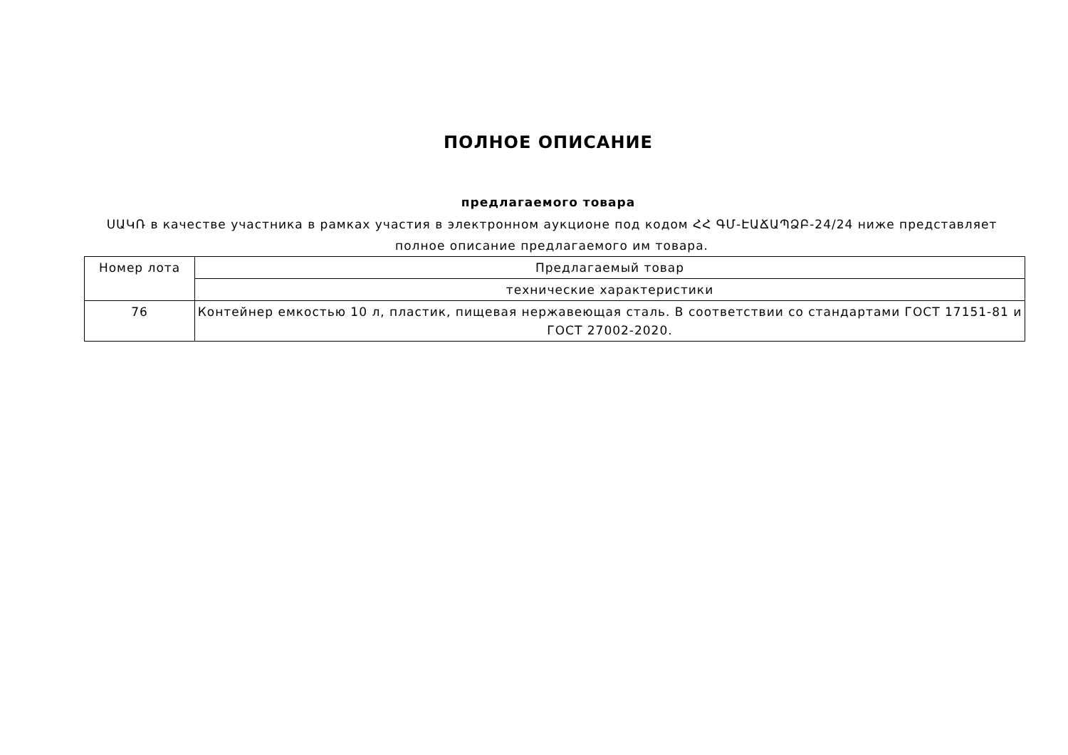ПОЛНОЕ ОПИСАНИЕ
предлагаемого товара
ՍԱԿՌ в качестве участника в рамках участия в электронном аукционе под кодом ՀՀ ԳՄ-ԷԱՃԱՊՁԲ-24/24 ниже представляет полное описание предлагаемого им товара.
| Номер лота | Предлагаемый товар |
| --- | --- |
| | технические характеристики |
| 76 | Контейнер емкостью 10 л, пластик, пищевая нержавеющая сталь. В соответствии со стандартами ГОСТ 17151-81 и ГОСТ 27002-2020. |